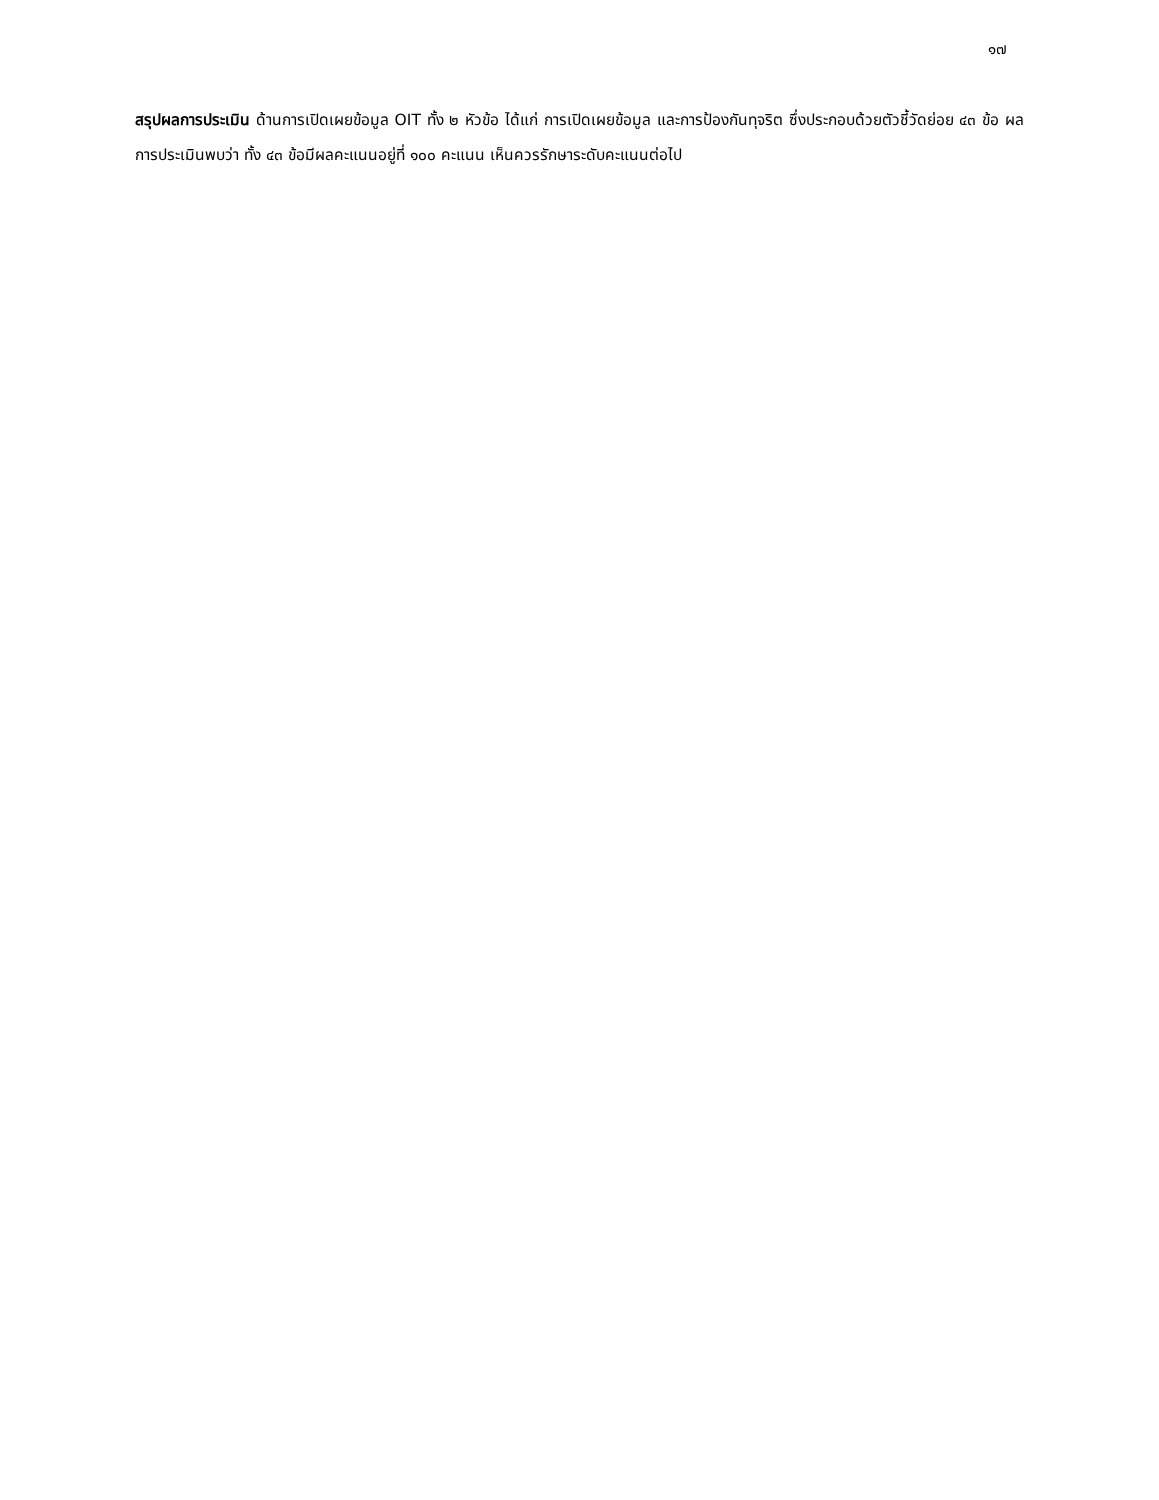๑๗
สรุปผลการประเมิน ด้านการเปิดเผยข้อมูล OIT ทั้ง ๒ หัวข้อ ได้แก่ การเปิดเผยข้อมูล และการป้องกันทุจริต ซึ่งประกอบด้วยตัวชี้วัดย่อย ๔๓ ข้อ ผลการประเมินพบว่า ทั้ง ๔๓ ข้อมีผลคะแนนอยู่ที่ ๑๐๐ คะแนน เห็นควรรักษาระดับคะแนนต่อไป